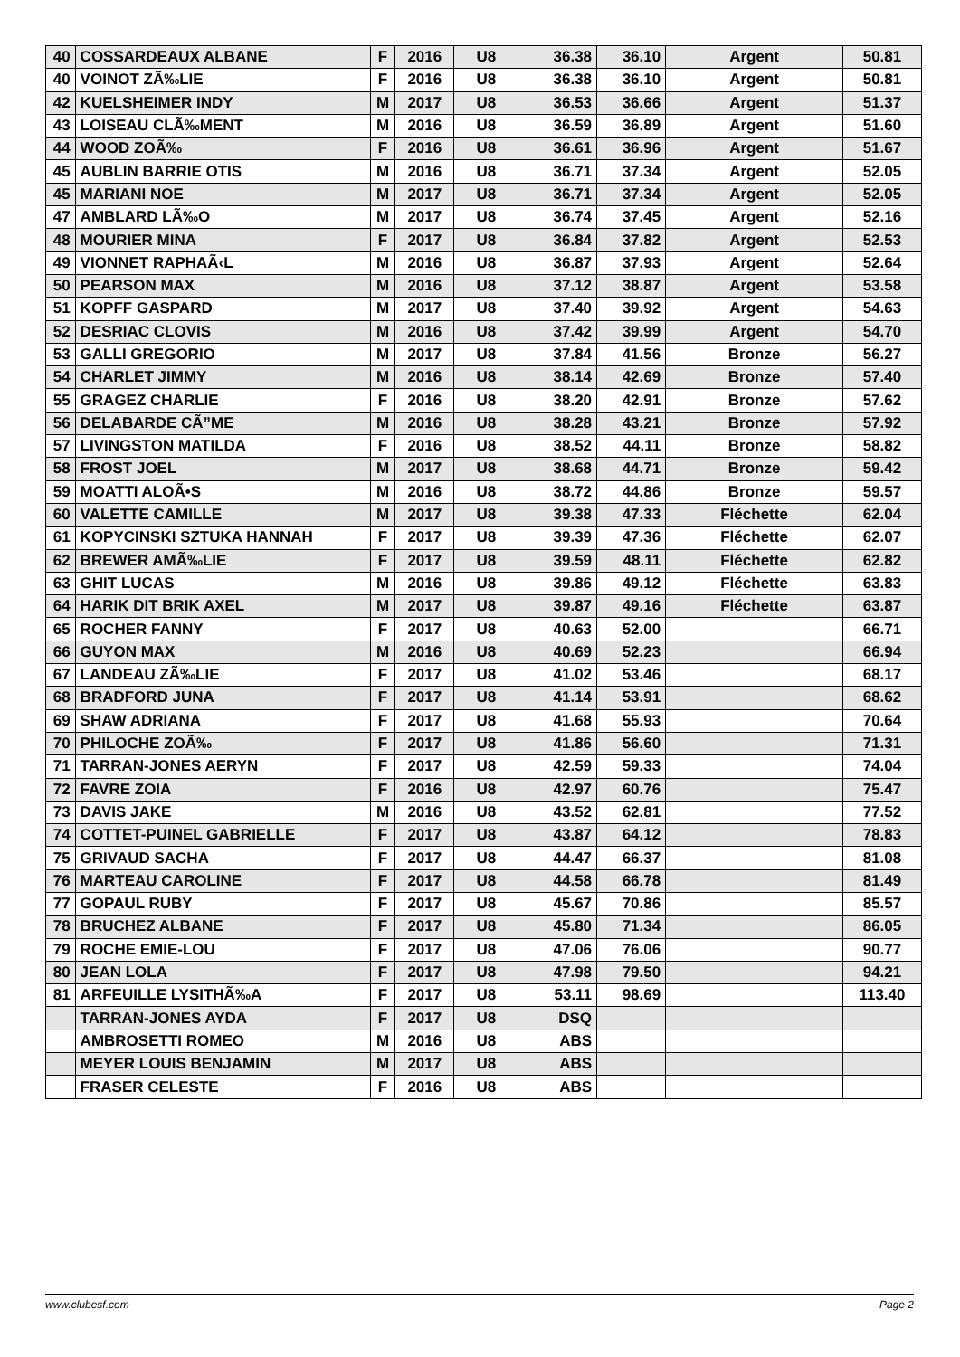| 40 | COSSARDEAUX ALBANE | F | 2016 | U8 | 36.38 | 36.10 | Argent | 50.81 |
| 40 | VOINOT ZÃ‰LIE | F | 2016 | U8 | 36.38 | 36.10 | Argent | 50.81 |
| 42 | KUELSHEIMER INDY | M | 2017 | U8 | 36.53 | 36.66 | Argent | 51.37 |
| 43 | LOISEAU CLÃ‰MENT | M | 2016 | U8 | 36.59 | 36.89 | Argent | 51.60 |
| 44 | WOOD ZOÃ‰ | F | 2016 | U8 | 36.61 | 36.96 | Argent | 51.67 |
| 45 | AUBLIN BARRIE OTIS | M | 2016 | U8 | 36.71 | 37.34 | Argent | 52.05 |
| 45 | MARIANI NOE | M | 2017 | U8 | 36.71 | 37.34 | Argent | 52.05 |
| 47 | AMBLARD LÃ‰O | M | 2017 | U8 | 36.74 | 37.45 | Argent | 52.16 |
| 48 | MOURIER MINA | F | 2017 | U8 | 36.84 | 37.82 | Argent | 52.53 |
| 49 | VIONNET RAPHAÃ‹L | M | 2016 | U8 | 36.87 | 37.93 | Argent | 52.64 |
| 50 | PEARSON MAX | M | 2016 | U8 | 37.12 | 38.87 | Argent | 53.58 |
| 51 | KOPFF GASPARD | M | 2017 | U8 | 37.40 | 39.92 | Argent | 54.63 |
| 52 | DESRIAC CLOVIS | M | 2016 | U8 | 37.42 | 39.99 | Argent | 54.70 |
| 53 | GALLI GREGORIO | M | 2017 | U8 | 37.84 | 41.56 | Bronze | 56.27 |
| 54 | CHARLET JIMMY | M | 2016 | U8 | 38.14 | 42.69 | Bronze | 57.40 |
| 55 | GRAGEZ CHARLIE | F | 2016 | U8 | 38.20 | 42.91 | Bronze | 57.62 |
| 56 | DELABARDE CÃ”ME | M | 2016 | U8 | 38.28 | 43.21 | Bronze | 57.92 |
| 57 | LIVINGSTON MATILDA | F | 2016 | U8 | 38.52 | 44.11 | Bronze | 58.82 |
| 58 | FROST JOEL | M | 2017 | U8 | 38.68 | 44.71 | Bronze | 59.42 |
| 59 | MOATTI ALOÃ•S | M | 2016 | U8 | 38.72 | 44.86 | Bronze | 59.57 |
| 60 | VALETTE CAMILLE | M | 2017 | U8 | 39.38 | 47.33 | Fléchette | 62.04 |
| 61 | KOPYCINSKI SZTUKA HANNAH | F | 2017 | U8 | 39.39 | 47.36 | Fléchette | 62.07 |
| 62 | BREWER AMÃ‰LIE | F | 2017 | U8 | 39.59 | 48.11 | Fléchette | 62.82 |
| 63 | GHIT LUCAS | M | 2016 | U8 | 39.86 | 49.12 | Fléchette | 63.83 |
| 64 | HARIK DIT BRIK AXEL | M | 2017 | U8 | 39.87 | 49.16 | Fléchette | 63.87 |
| 65 | ROCHER FANNY | F | 2017 | U8 | 40.63 | 52.00 | | 66.71 |
| 66 | GUYON MAX | M | 2016 | U8 | 40.69 | 52.23 | | 66.94 |
| 67 | LANDEAU ZÃ‰LIE | F | 2017 | U8 | 41.02 | 53.46 | | 68.17 |
| 68 | BRADFORD JUNA | F | 2017 | U8 | 41.14 | 53.91 | | 68.62 |
| 69 | SHAW ADRIANA | F | 2017 | U8 | 41.68 | 55.93 | | 70.64 |
| 70 | PHILOCHE ZOÃ‰ | F | 2017 | U8 | 41.86 | 56.60 | | 71.31 |
| 71 | TARRAN-JONES AERYN | F | 2017 | U8 | 42.59 | 59.33 | | 74.04 |
| 72 | FAVRE ZOIA | F | 2016 | U8 | 42.97 | 60.76 | | 75.47 |
| 73 | DAVIS JAKE | M | 2016 | U8 | 43.52 | 62.81 | | 77.52 |
| 74 | COTTET-PUINEL GABRIELLE | F | 2017 | U8 | 43.87 | 64.12 | | 78.83 |
| 75 | GRIVAUD SACHA | F | 2017 | U8 | 44.47 | 66.37 | | 81.08 |
| 76 | MARTEAU CAROLINE | F | 2017 | U8 | 44.58 | 66.78 | | 81.49 |
| 77 | GOPAUL RUBY | F | 2017 | U8 | 45.67 | 70.86 | | 85.57 |
| 78 | BRUCHEZ ALBANE | F | 2017 | U8 | 45.80 | 71.34 | | 86.05 |
| 79 | ROCHE EMIE-LOU | F | 2017 | U8 | 47.06 | 76.06 | | 90.77 |
| 80 | JEAN LOLA | F | 2017 | U8 | 47.98 | 79.50 | | 94.21 |
| 81 | ARFEUILLE LYSITHÃ‰A | F | 2017 | U8 | 53.11 | 98.69 | | 113.40 |
| | TARRAN-JONES AYDA | F | 2017 | U8 | DSQ | | | |
| | AMBROSETTI ROMEO | M | 2016 | U8 | ABS | | | |
| | MEYER LOUIS BENJAMIN | M | 2017 | U8 | ABS | | | |
| | FRASER CELESTE | F | 2016 | U8 | ABS | | | |
www.clubesf.com Page 2